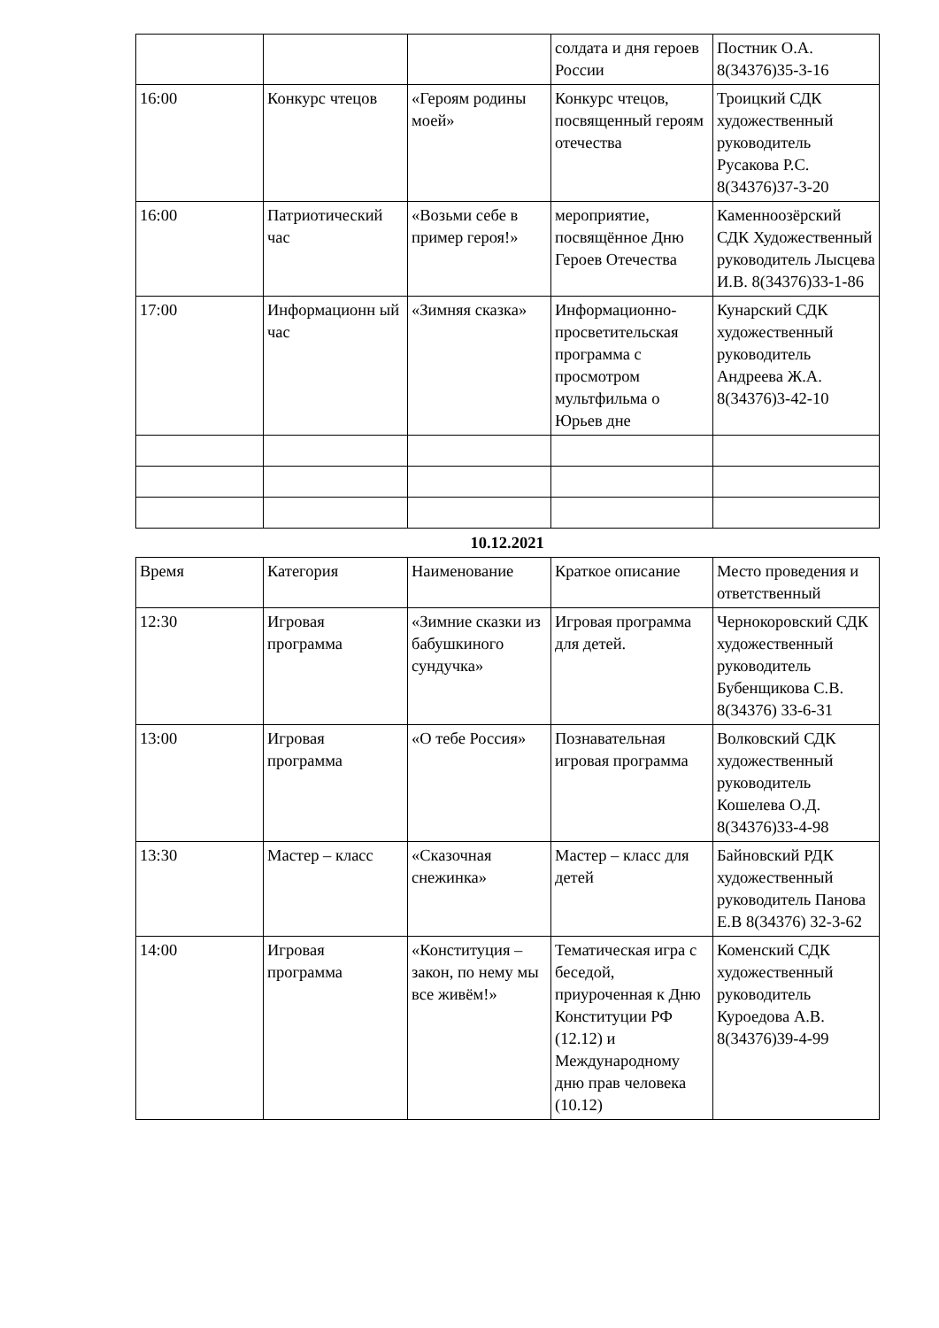| | | | солдата и дня героев России | Постник О.А. 8(34376)35-3-16 |
| 16:00 | Конкурс чтецов | «Героям родины моей» | Конкурс чтецов, посвященный героям отечества | Троицкий СДК художественный руководитель Русакова Р.С. 8(34376)37-3-20 |
| 16:00 | Патриотический час | «Возьми себе в пример героя!» | мероприятие, посвящённое Дню Героев Отечества | Каменноозёрский СДК Художественный руководитель Лысцева И.В. 8(34376)33-1-86 |
| 17:00 | Информационн ый час | «Зимняя сказка» | Информационно-просветительская программа с просмотром мультфильма о Юрьев дне | Кунарский СДК художественный руководитель Андреева Ж.А. 8(34376)3-42-10 |
10.12.2021
| Время | Категория | Наименование | Краткое описание | Место проведения и ответственный |
| 12:30 | Игровая программа | «Зимние сказки из бабушкиного сундучка» | Игровая программа для детей. | Чернокоровский СДК художественный руководитель Бубенщикова С.В. 8(34376) 33-6-31 |
| 13:00 | Игровая программа | «О тебе Россия» | Познавательная игровая программа | Волковский СДК художественный руководитель Кошелева О.Д. 8(34376)33-4-98 |
| 13:30 | Мастер – класс | «Сказочная снежинка» | Мастер – класс для детей | Байновский РДК художественный руководитель Панова Е.В 8(34376) 32-3-62 |
| 14:00 | Игровая программа | «Конституция – закон, по нему мы все живём!» | Тематическая игра с беседой, приуроченная к Дню Конституции РФ (12.12) и Международному дню прав человека (10.12) | Коменский СДК художественный руководитель Куроедова А.В. 8(34376)39-4-99 |